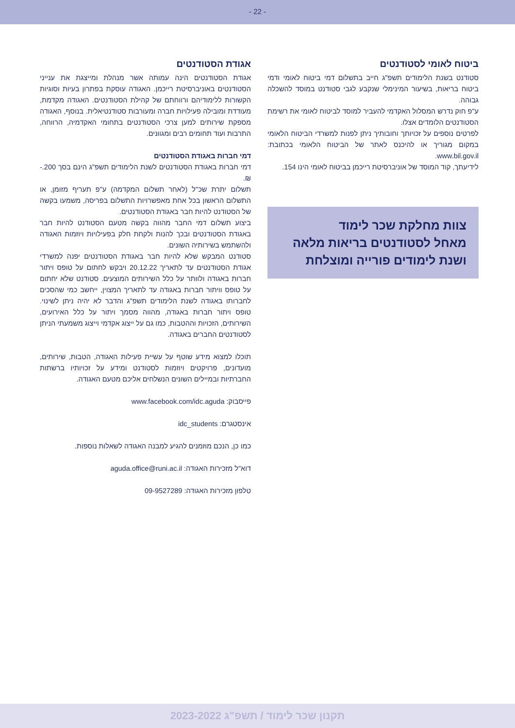- 22 -
ביטוח לאומי לסטודנטים
סטודנט בשנת הלימודים תשפ"ג חייב בתשלום דמי ביטוח לאומי ודמי ביטוח בריאות, בשיעור המינימלי שנקבע לגבי סטודנט במוסד להשכלה גבוהה.
ע"פ חוק נדרש המסלול האקדמי להעביר למוסד לביטוח לאומי את רשימת הסטודנטים הלומדים אצלו.
לפרטים נוספים על זכויותך וחובותיך ניתן לפנות למשרדי הביטוח הלאומי במקום מגוריך או להיכנס לאתר של הביטוח הלאומי בכתובת: www.bil.gov.il.
לידיעתך, קוד המוסד של אוניברסיטת רייכמן בביטוח לאומי הינו 154.
צוות מחלקת שכר לימוד
מאחל לסטודנטים בריאות מלאה
ושנת לימודים פורייה ומוצלחת
אגודת הסטודנטים
אגודת הסטודנטים הינה עמותה אשר מנהלת ומייצגת את ענייני הסטודנטים באוניברסיטת רייכמן. האגודה עוסקת בפתרון בעיות וסוגיות הקשורות ללימודיהם ורווחתם של קהילת הסטודנטים. האגודה מקדמת, מעודדת ומובילה פעילויות חברה ומעורבות סטודנטיאלית. בנוסף, האגודה מספקת שירותים למען צרכי הסטודנטים בתחומי האקדמיה, הרווחה, התרבות ועוד תחומים רבים ומגוונים.
דמי חברות באגודת הסטודנטים
דמי חברות באגודת הסטודנטים לשנת הלימודים תשפ"ג הינם בסך 200.- ₪.
תשלום יתרת שכ"ל (לאחר תשלום המקדמה) ע"פ תעריף מזומן, או התשלום הראשון בכל אחת מאפשרויות התשלום בפריסה, משמעו בקשה של הסטודנט להיות חבר באגודת הסטודנטים.
ביצוע תשלום דמי החבר מהווה בקשה מטעם הסטודנט להיות חבר באגודת הסטודנטים ובכך להנות ולקחת חלק בפעילויות ויוזמות האגודה ולהשתמש בשירותיה השונים.
סטודנט המבקש שלא להיות חבר באגודת הסטודנטים יפנה למשרדי אגודת הסטודנטים עד לתאריך 20.12.22 ויבקש לחתום על טופס ויתור חברות באגודה ולוותר על כלל השירותים המוצעים. סטודנט שלא יחתום על טופס וויתור חברות באגודה עד לתאריך המצוין, ייחשב כמי שהסכים לחברותו באגודה לשנת הלימודים תשפ"ג והדבר לא יהיה ניתן לשינוי. טופס ויתור חברות באגודה, מהווה מסמך ויתור על כלל האירועים, השירותים, הזכויות וההטבות, כמו גם על ייצוג אקדמי וייצוג משמעתי הניתן לסטודנטים החברים באגודה.
תוכלו למצוא מידע שוטף על עשיית פעילות האגודה, הטבות, שירותים, מועדונים, פרויקטים ויוזמות לסטודנט ומידע על זכויותיו ברשתות החברתיות ובמיילים השונים הנשלחים אליכם מטעם האגודה.
פייסבוק: www.facebook.com/idc.aguda
אינסטגרם: idc_students
כמו כן, הנכם מוזמנים להגיע למבנה האגודה לשאלות נוספות.
דוא"ל מזכירות האגודה: aguda.office@runi.ac.il
טלפון מזכירות האגודה: 09-9527289
תקנון שכר לימוד / תשפ"ג 2023-2022